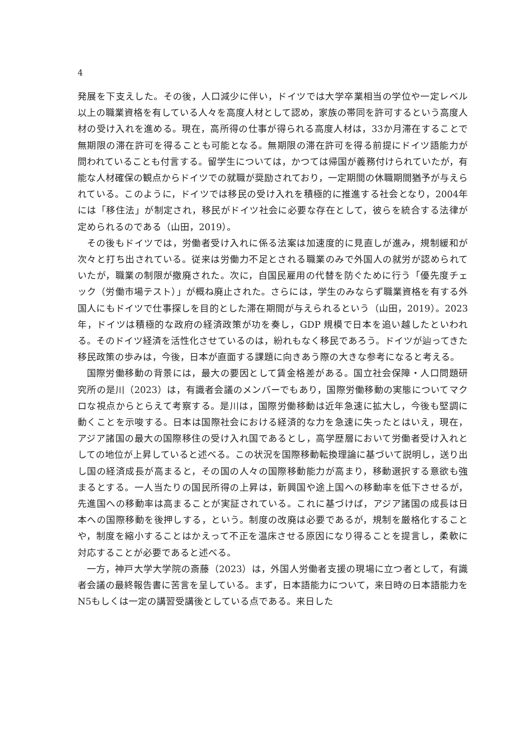4
発展を下支えした。その後，人口減少に伴い，ドイツでは大学卒業相当の学位や一定レベル以上の職業資格を有している人々を高度人材として認め，家族の帯同を許可するという高度人材の受け入れを進める。現在，高所得の仕事が得られる高度人材は，33か月滞在することで無期限の滞在許可を得ることも可能となる。無期限の滞在許可を得る前提にドイツ語能力が問われていることも付言する。留学生については，かつては帰国が義務付けられていたが，有能な人材確保の観点からドイツでの就職が奨励されており，一定期間の休職期間猶予が与えられている。このように，ドイツでは移民の受け入れを積極的に推進する社会となり，2004年には「移住法」が制定され，移民がドイツ社会に必要な存在として，彼らを統合する法律が定められるのである（山田，2019）。
その後もドイツでは，労働者受け入れに係る法案は加速度的に見直しが進み，規制緩和が次々と打ち出されている。従来は労働力不足とされる職業のみで外国人の就労が認められていたが，職業の制限が撤廃された。次に，自国民雇用の代替を防ぐために行う「優先度チェック（労働市場テスト）」が概ね廃止された。さらには，学生のみならず職業資格を有する外国人にもドイツで仕事探しを目的とした滞在期間が与えられるという（山田，2019）。2023年，ドイツは積極的な政府の経済政策が功を奏し，GDP 規模で日本を追い越したといわれる。そのドイツ経済を活性化させているのは，紛れもなく移民であろう。ドイツが辿ってきた移民政策の歩みは，今後，日本が直面する課題に向きあう際の大きな参考になると考える。
国際労働移動の背景には，最大の要因として賃金格差がある。国立社会保障・人口問題研究所の是川（2023）は，有識者会議のメンバーでもあり，国際労働移動の実態についてマクロな視点からとらえて考察する。是川は，国際労働移動は近年急速に拡大し，今後も堅調に動くことを示唆する。日本は国際社会における経済的な力を急速に失ったとはいえ，現在，アジア諸国の最大の国際移住の受け入れ国であるとし，高学歴層において労働者受け入れとしての地位が上昇していると述べる。この状況を国際移動転換理論に基づいて説明し，送り出し国の経済成長が高まると，その国の人々の国際移動能力が高まり，移動選択する意欲も強まるとする。一人当たりの国民所得の上昇は，新興国や途上国への移動率を低下させるが，先進国への移動率は高まることが実証されている。これに基づけば，アジア諸国の成長は日本への国際移動を後押しする，という。制度の改廃は必要であるが，規制を厳格化することや，制度を縮小することはかえって不正を温床させる原因になり得ることを提言し，柔軟に対応することが必要であると述べる。
一方，神戸大学大学院の斎藤（2023）は，外国人労働者支援の現場に立つ者として，有識者会議の最終報告書に苦言を呈している。まず，日本語能力について，来日時の日本語能力を N5もしくは一定の講習受講後としている点である。来日した